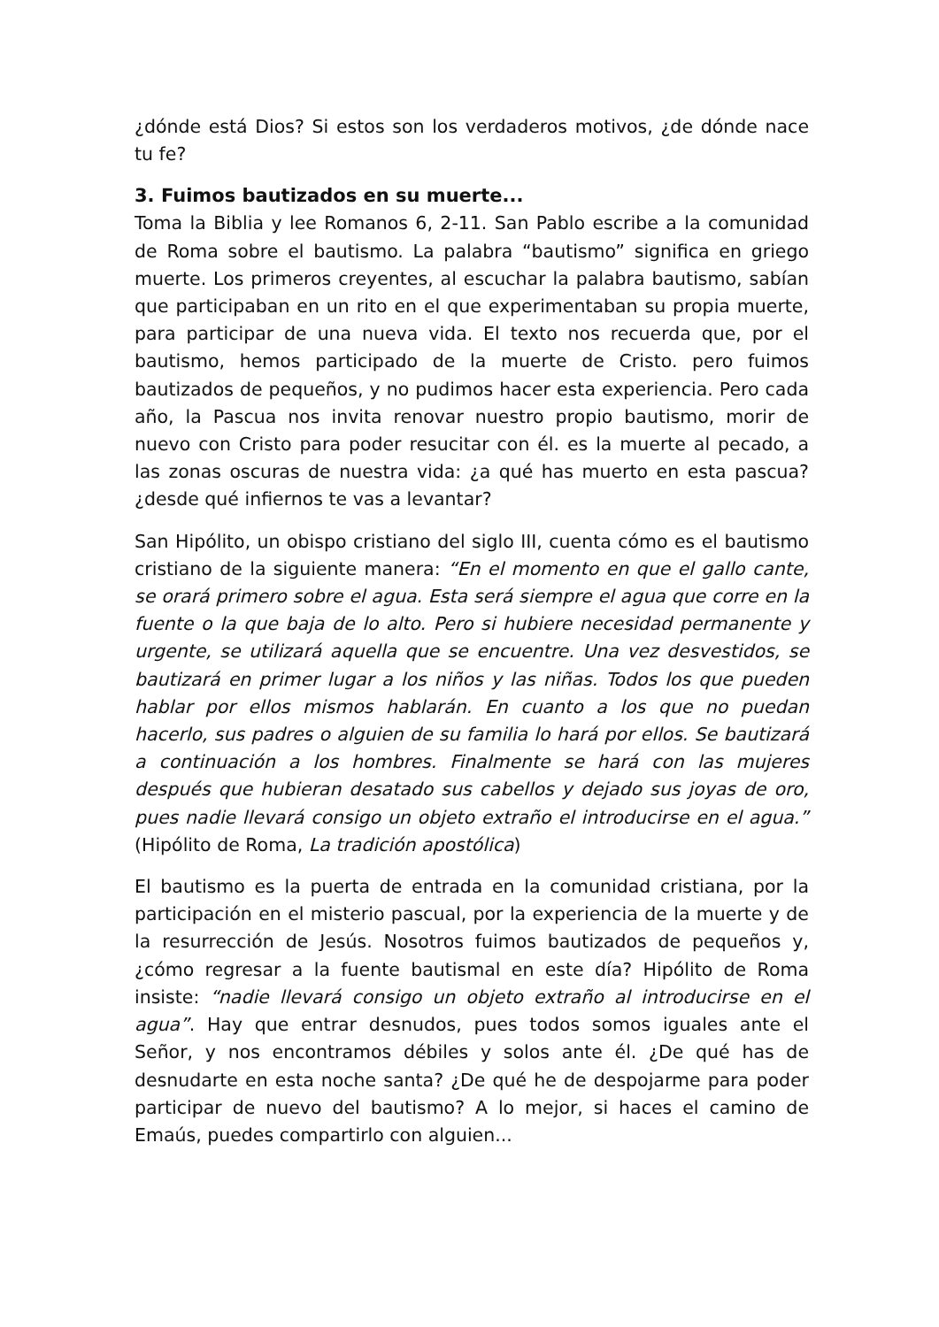¿dónde está Dios? Si estos son los verdaderos motivos, ¿de dónde nace tu fe?
3. Fuimos bautizados en su muerte...
Toma la Biblia y lee Romanos 6, 2-11. San Pablo escribe a la comunidad de Roma sobre el bautismo. La palabra “bautismo” significa en griego muerte. Los primeros creyentes, al escuchar la palabra bautismo, sabían que participaban en un rito en el que experimentaban su propia muerte, para participar de una nueva vida. El texto nos recuerda que, por el bautismo, hemos participado de la muerte de Cristo. pero fuimos bautizados de pequeños, y no pudimos hacer esta experiencia. Pero cada año, la Pascua nos invita renovar nuestro propio bautismo, morir de nuevo con Cristo para poder resucitar con él. es la muerte al pecado, a las zonas oscuras de nuestra vida: ¿a qué has muerto en esta pascua? ¿desde qué infiernos te vas a levantar?
San Hipólito, un obispo cristiano del siglo III, cuenta cómo es el bautismo cristiano de la siguiente manera: “En el momento en que el gallo cante, se orará primero sobre el agua. Esta será siempre el agua que corre en la fuente o la que baja de lo alto. Pero si hubiere necesidad permanente y urgente, se utilizará aquella que se encuentre. Una vez desvestidos, se bautizará en primer lugar a los niños y las niñas. Todos los que pueden hablar por ellos mismos hablarán. En cuanto a los que no puedan hacerlo, sus padres o alguien de su familia lo hará por ellos. Se bautizará a continuación a los hombres. Finalmente se hará con las mujeres después que hubieran desatado sus cabellos y dejado sus joyas de oro, pues nadie llevará consigo un objeto extraño el introducirse en el agua.” (Hipólito de Roma, La tradición apostólica)
El bautismo es la puerta de entrada en la comunidad cristiana, por la participación en el misterio pascual, por la experiencia de la muerte y de la resurrección de Jesús. Nosotros fuimos bautizados de pequeños y, ¿cómo regresar a la fuente bautismal en este día? Hipólito de Roma insiste: “nadie llevará consigo un objeto extraño al introducirse en el agua”. Hay que entrar desnudos, pues todos somos iguales ante el Señor, y nos encontramos débiles y solos ante él. ¿De qué has de desnudarte en esta noche santa? ¿De qué he de despojarme para poder participar de nuevo del bautismo? A lo mejor, si haces el camino de Emaús, puedes compartirlo con alguien...